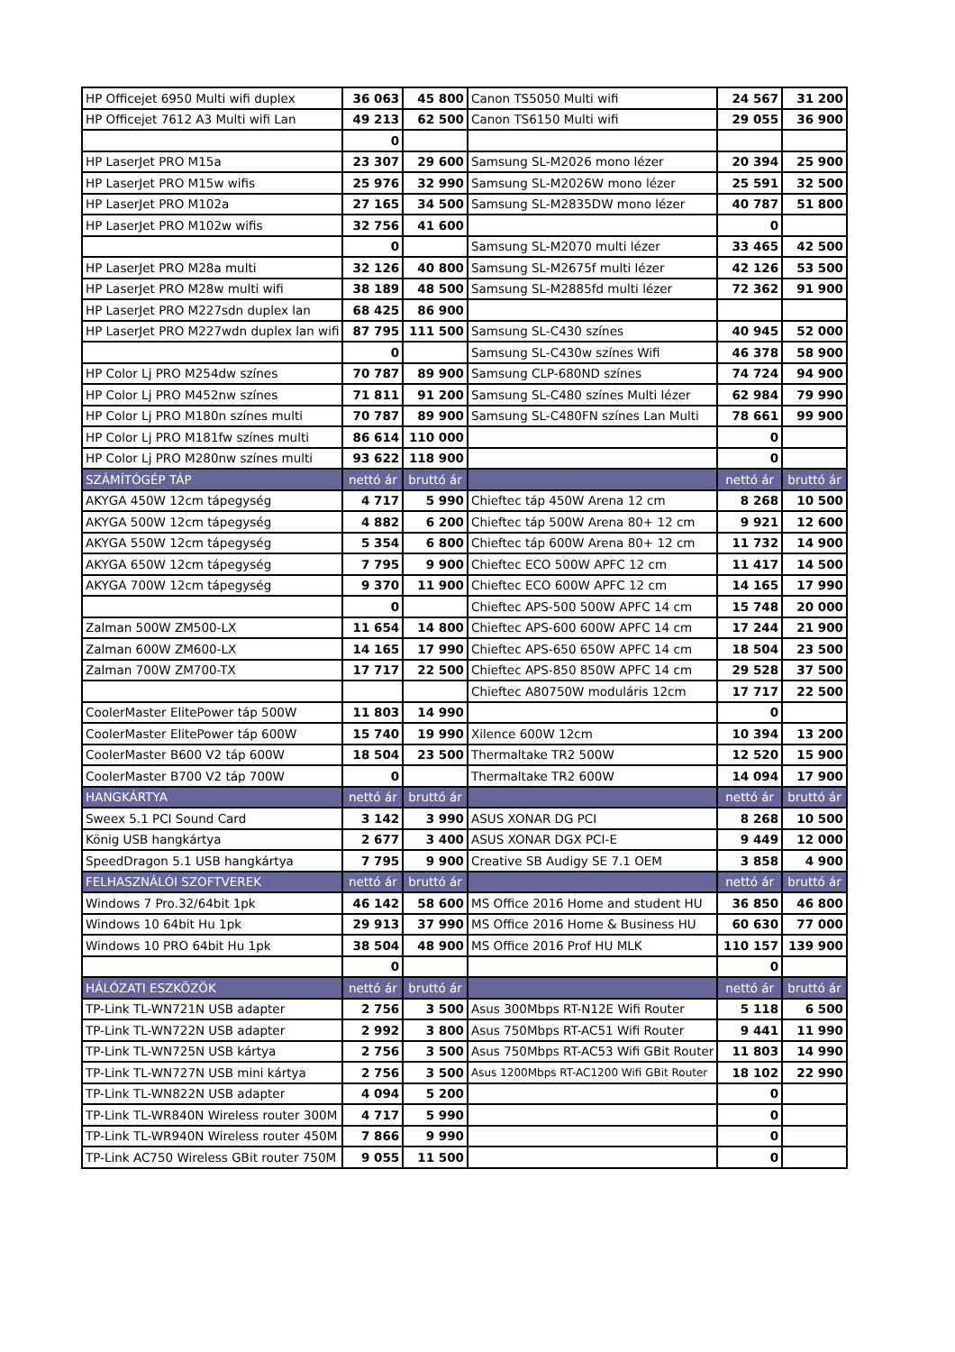| HP Officejet 6950 Multi wifi duplex | 36 063 | 45 800 | Canon TS5050 Multi wifi | 24 567 | 31 200 |
| HP Officejet 7612 A3 Multi wifi Lan | 49 213 | 62 500 | Canon TS6150 Multi wifi | 29 055 | 36 900 |
| | 0 | | | | |
| HP LaserJet PRO M15a | 23 307 | 29 600 | Samsung SL-M2026 mono lézer | 20 394 | 25 900 |
| HP LaserJet PRO M15w wifis | 25 976 | 32 990 | Samsung SL-M2026W mono lézer | 25 591 | 32 500 |
| HP LaserJet PRO M102a | 27 165 | 34 500 | Samsung SL-M2835DW mono lézer | 40 787 | 51 800 |
| HP LaserJet PRO M102w wifis | 32 756 | 41 600 | | 0 | |
| | 0 | | Samsung SL-M2070 multi lézer | 33 465 | 42 500 |
| HP LaserJet PRO M28a multi | 32 126 | 40 800 | Samsung SL-M2675f multi lézer | 42 126 | 53 500 |
| HP LaserJet PRO M28w multi wifi | 38 189 | 48 500 | Samsung SL-M2885fd multi lézer | 72 362 | 91 900 |
| HP LaserJet PRO M227sdn duplex lan | 68 425 | 86 900 | | | |
| HP LaserJet PRO M227wdn duplex lan wifi | 87 795 | 111 500 | Samsung SL-C430 színes | 40 945 | 52 000 |
| | 0 | | Samsung SL-C430w színes Wifi | 46 378 | 58 900 |
| HP Color Lj PRO M254dw színes | 70 787 | 89 900 | Samsung CLP-680ND színes | 74 724 | 94 900 |
| HP Color Lj PRO M452nw színes | 71 811 | 91 200 | Samsung SL-C480 színes Multi lézer | 62 984 | 79 990 |
| HP Color Lj PRO M180n színes multi | 70 787 | 89 900 | Samsung SL-C480FN színes Lan Multi | 78 661 | 99 900 |
| HP Color Lj PRO M181fw színes multi | 86 614 | 110 000 | | 0 | |
| HP Color Lj PRO M280nw színes multi | 93 622 | 118 900 | | 0 | |
| SZÁMÍTÓGÉP TÁP | nettó ár | bruttó ár | | nettó ár | bruttó ár |
| AKYGA 450W 12cm tápegység | 4 717 | 5 990 | Chieftec táp 450W Arena 12 cm | 8 268 | 10 500 |
| AKYGA 500W 12cm tápegység | 4 882 | 6 200 | Chieftec táp 500W Arena 80+ 12 cm | 9 921 | 12 600 |
| AKYGA 550W 12cm tápegység | 5 354 | 6 800 | Chieftec táp 600W Arena 80+ 12 cm | 11 732 | 14 900 |
| AKYGA 650W 12cm tápegység | 7 795 | 9 900 | Chieftec ECO 500W APFC 12 cm | 11 417 | 14 500 |
| AKYGA 700W 12cm tápegység | 9 370 | 11 900 | Chieftec ECO 600W APFC 12 cm | 14 165 | 17 990 |
| | 0 | | Chieftec APS-500 500W APFC 14 cm | 15 748 | 20 000 |
| Zalman 500W ZM500-LX | 11 654 | 14 800 | Chieftec APS-600 600W APFC 14 cm | 17 244 | 21 900 |
| Zalman 600W ZM600-LX | 14 165 | 17 990 | Chieftec APS-650 650W APFC 14 cm | 18 504 | 23 500 |
| Zalman 700W ZM700-TX | 17 717 | 22 500 | Chieftec APS-850 850W APFC 14 cm | 29 528 | 37 500 |
| | | | Chieftec A80750W moduláris 12cm | 17 717 | 22 500 |
| CoolerMaster ElitePower táp 500W | 11 803 | 14 990 | | 0 | |
| CoolerMaster ElitePower táp 600W | 15 740 | 19 990 | Xilence 600W 12cm | 10 394 | 13 200 |
| CoolerMaster B600 V2 táp 600W | 18 504 | 23 500 | Thermaltake TR2 500W | 12 520 | 15 900 |
| CoolerMaster B700 V2 táp 700W | 0 | | Thermaltake TR2 600W | 14 094 | 17 900 |
| HANGKÁRTYA | nettó ár | bruttó ár | | nettó ár | bruttó ár |
| Sweex 5.1 PCI Sound Card | 3 142 | 3 990 | ASUS XONAR DG PCI | 8 268 | 10 500 |
| König USB hangkártya | 2 677 | 3 400 | ASUS XONAR DGX PCI-E | 9 449 | 12 000 |
| SpeedDragon 5.1 USB hangkártya | 7 795 | 9 900 | Creative SB Audigy SE 7.1 OEM | 3 858 | 4 900 |
| FELHASZNÁLÓI SZOFTVEREK | nettó ár | bruttó ár | | nettó ár | bruttó ár |
| Windows 7 Pro.32/64bit 1pk | 46 142 | 58 600 | MS Office 2016 Home and student HU | 36 850 | 46 800 |
| Windows 10 64bit Hu 1pk | 29 913 | 37 990 | MS Office 2016 Home & Business HU | 60 630 | 77 000 |
| Windows 10 PRO 64bit Hu 1pk | 38 504 | 48 900 | MS Office 2016 Prof HU MLK | 110 157 | 139 900 |
| | 0 | | | 0 | |
| HÁLÓZATI ESZKÖZÖK | nettó ár | bruttó ár | | nettó ár | bruttó ár |
| TP-Link TL-WN721N USB adapter | 2 756 | 3 500 | Asus 300Mbps RT-N12E Wifi Router | 5 118 | 6 500 |
| TP-Link TL-WN722N USB adapter | 2 992 | 3 800 | Asus 750Mbps RT-AC51 Wifi Router | 9 441 | 11 990 |
| TP-Link TL-WN725N USB kártya | 2 756 | 3 500 | Asus 750Mbps RT-AC53 Wifi GBit Router | 11 803 | 14 990 |
| TP-Link TL-WN727N USB mini kártya | 2 756 | 3 500 | Asus 1200Mbps RT-AC1200 Wifi GBit Router | 18 102 | 22 990 |
| TP-Link TL-WN822N USB adapter | 4 094 | 5 200 | | 0 | |
| TP-Link TL-WR840N Wireless router 300M | 4 717 | 5 990 | | 0 | |
| TP-Link TL-WR940N Wireless router 450M | 7 866 | 9 990 | | 0 | |
| TP-Link AC750 Wireless GBit router 750M | 9 055 | 11 500 | | 0 | |